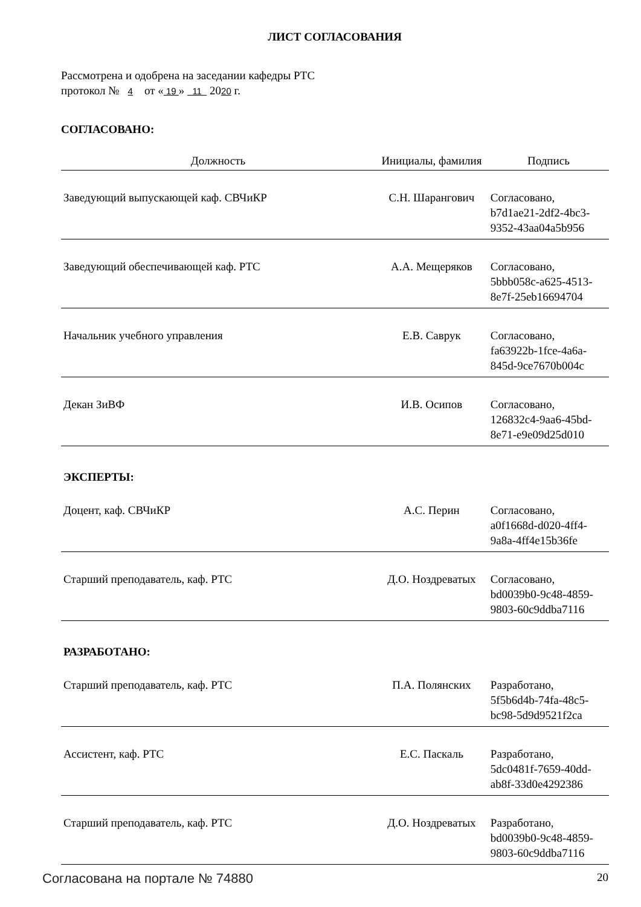ЛИСТ СОГЛАСОВАНИЯ
Рассмотрена и одобрена на заседании кафедры РТС
протокол № 4 от « 19 » 11 2020 г.
СОГЛАСОВАНО:
| Должность | Инициалы, фамилия | Подпись |
| --- | --- | --- |
| Заведующий выпускающей каф. СВЧиКР | С.Н. Шарангович | Согласовано, b7d1ae21-2df2-4bc3- 9352-43aa04a5b956 |
| Заведующий обеспечивающей каф. РТС | А.А. Мещеряков | Согласовано, 5bbb058c-a625-4513- 8e7f-25eb16694704 |
| Начальник учебного управления | Е.В. Саврук | Согласовано, fa63922b-1fce-4a6a- 845d-9ce7670b004c |
| Декан ЗиВФ | И.В. Осипов | Согласовано, 126832c4-9aa6-45bd- 8e71-e9e09d25d010 |
| ЭКСПЕРТЫ: | | |
| Доцент, каф. СВЧиКР | А.С. Перин | Согласовано, a0f1668d-d020-4ff4- 9a8a-4ff4e15b36fe |
| Старший преподаватель, каф. РТС | Д.О. Ноздреватых | Согласовано, bd0039b0-9c48-4859- 9803-60c9ddba7116 |
| РАЗРАБОТАНО: | | |
| Старший преподаватель, каф. РТС | П.А. Полянских | Разработано, 5f5b6d4b-74fa-48c5- bc98-5d9d9521f2ca |
| Ассистент, каф. РТС | Е.С. Паскаль | Разработано, 5dc0481f-7659-40dd- ab8f-33d0e4292386 |
| Старший преподаватель, каф. РТС | Д.О. Ноздреватых | Разработано, bd0039b0-9c48-4859- 9803-60c9ddba7116 |
Согласована на портале № 74880 20